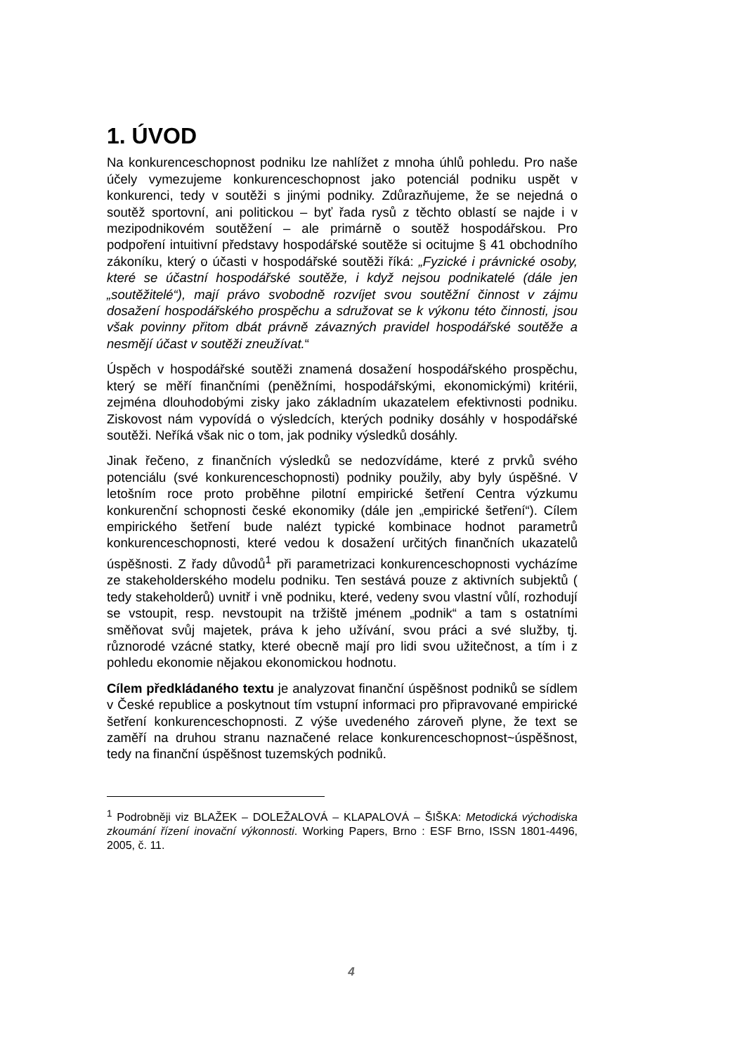1. ÚVOD
Na konkurenceschopnost podniku lze nahlížet z mnoha úhlů pohledu. Pro naše účely vymezujeme konkurenceschopnost jako potenciál podniku uspět v konkurenci, tedy v soutěži s jinými podniky. Zdůrazňujeme, že se nejedná o soutěž sportovní, ani politickou – byť řada rysů z těchto oblastí se najde i v mezipodnikovém soutěžení – ale primárně o soutěž hospodářskou. Pro podpoření intuitivní představy hospodářské soutěže si ocitujme § 41 obchodního zákoníku, který o účasti v hospodářské soutěži říká: „Fyzické i právnické osoby, které se účastní hospodářské soutěže, i když nejsou podnikatelé (dále jen „soutěžitelé“), mají právo svobodně rozvíjet svou soutěžní činnost v zájmu dosažení hospodářského prospěchu a sdružovat se k výkonu této činnosti, jsou však povinny přitom dbát právně závazných pravidel hospodářské soutěže a nesmějí účast v soutěži zneužívat.“
Úspěch v hospodářské soutěži znamená dosažení hospodářského prospěchu, který se měří finančními (peněžními, hospodářskými, ekonomickými) kritérii, zejména dlouhodobými zisky jako základním ukazatelem efektivnosti podniku. Ziskovost nám vypovídá o výsledcích, kterých podniky dosáhly v hospodářské soutěži. Neříká však nic o tom, jak podniky výsledků dosáhly.
Jinak řečeno, z finančních výsledků se nedozvídáme, které z prvků svého potenciálu (své konkurenceschopnosti) podniky použily, aby byly úspěšné. V letošním roce proto proběhne pilotní empirické šetření Centra výzkumu konkurenční schopnosti české ekonomiky (dále jen „empirické šetření“). Cílem empirického šetření bude nalézt typické kombinace hodnot parametrů konkurenceschopnosti, které vedou k dosažení určitých finančních ukazatelů úspěšnosti. Z řady důvodů<sup>1</sup> při parametrizaci konkurenceschopnosti vycházíme ze stakeholderského modelu podniku. Ten sestává pouze z aktivních subjektů ( tedy stakeholderů) uvnitř i vně podniku, které, vedeny svou vlastní vůlí, rozhodují se vstoupit, resp. nevstoupit na tržiště jménem „podnik“ a tam s ostatními směňovat svůj majetek, práva k jeho užívání, svou práci a své služby, tj. různorodé vzácné statky, které obecně mají pro lidi svou užitečnost, a tím i z pohledu ekonomie nějakou ekonomickou hodnotu.
Cílem předkládaného textu je analyzovat finanční úspěšnost podniků se sídlem v České republice a poskytnout tím vstupní informaci pro připravované empirické šetření konkurenceschopnosti. Z výše uvedeného zároveň plyne, že text se zaměří na druhou stranu naznačené relace konkurenceschopnost~úspěšnost, tedy na finanční úspěšnost tuzemských podniků.
<sup>1</sup> Podrobněji viz BLAŽEK – DOLEŽALOVÁ – KLAPALOVÁ – ŠIŠKA: Metodická východiska zkoumání řízení inovační výkonnosti. Working Papers, Brno : ESF Brno, ISSN 1801-4496, 2005, č. 11.
4